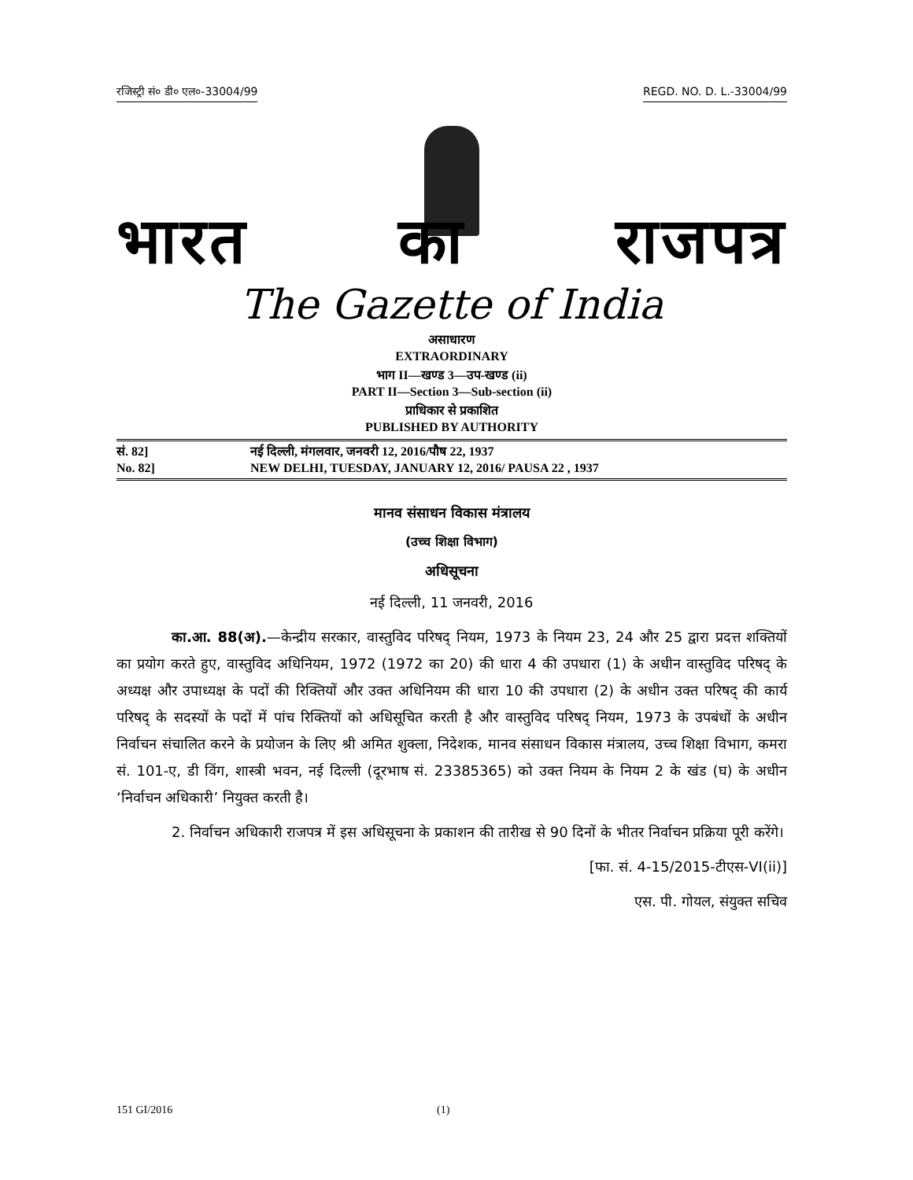रजिस्ट्री सं० डी० एल०-33004/99 REGD. NO. D. L.-33004/99
भारत का राजपत्र
The Gazette of India
असाधारण
EXTRAORDINARY
भाग II—खण्ड 3—उप-खण्ड (ii)
PART II—Section 3—Sub-section (ii)
प्राधिकार से प्रकाशित
PUBLISHED BY AUTHORITY
सं. 82] नई दिल्ली, मंगलवार, जनवरी 12, 2016/पौष 22, 1937
No. 82] NEW DELHI, TUESDAY, JANUARY 12, 2016/ PAUSA 22 , 1937
मानव संसाधन विकास मंत्रालय
(उच्च शिक्षा विभाग)
अधिसूचना
नई दिल्ली, 11 जनवरी, 2016
का.आ. 88(अ).—केन्द्रीय सरकार, वास्तुविद परिषद् नियम, 1973 के नियम 23, 24 और 25 द्वारा प्रदत्त शक्तियों का प्रयोग करते हुए, वास्तुविद अधिनियम, 1972 (1972 का 20) की धारा 4 की उपधारा (1) के अधीन वास्तुविद परिषद् के अध्यक्ष और उपाध्यक्ष के पदों की रिक्तियों और उक्त अधिनियम की धारा 10 की उपधारा (2) के अधीन उक्त परिषद् की कार्य परिषद् के सदस्यों के पदों में पांच रिक्तियों को अधिसूचित करती है और वास्तुविद परिषद् नियम, 1973 के उपबंधों के अधीन निर्वाचन संचालित करने के प्रयोजन के लिए श्री अमित शुक्ला, निदेशक, मानव संसाधन विकास मंत्रालय, उच्च शिक्षा विभाग, कमरा सं. 101-ए, डी विंग, शास्त्री भवन, नई दिल्ली (दूरभाष सं. 23385365) को उक्त नियम के नियम 2 के खंड (घ) के अधीन ‘निर्वाचन अधिकारी’ नियुक्त करती है।
2. निर्वाचन अधिकारी राजपत्र में इस अधिसूचना के प्रकाशन की तारीख से 90 दिनों के भीतर निर्वाचन प्रक्रिया पूरी करेंगे।
[फा. सं. 4-15/2015-टीएस-VI(ii)]
एस. पी. गोयल, संयुक्त सचिव
151 GI/2016 (1)